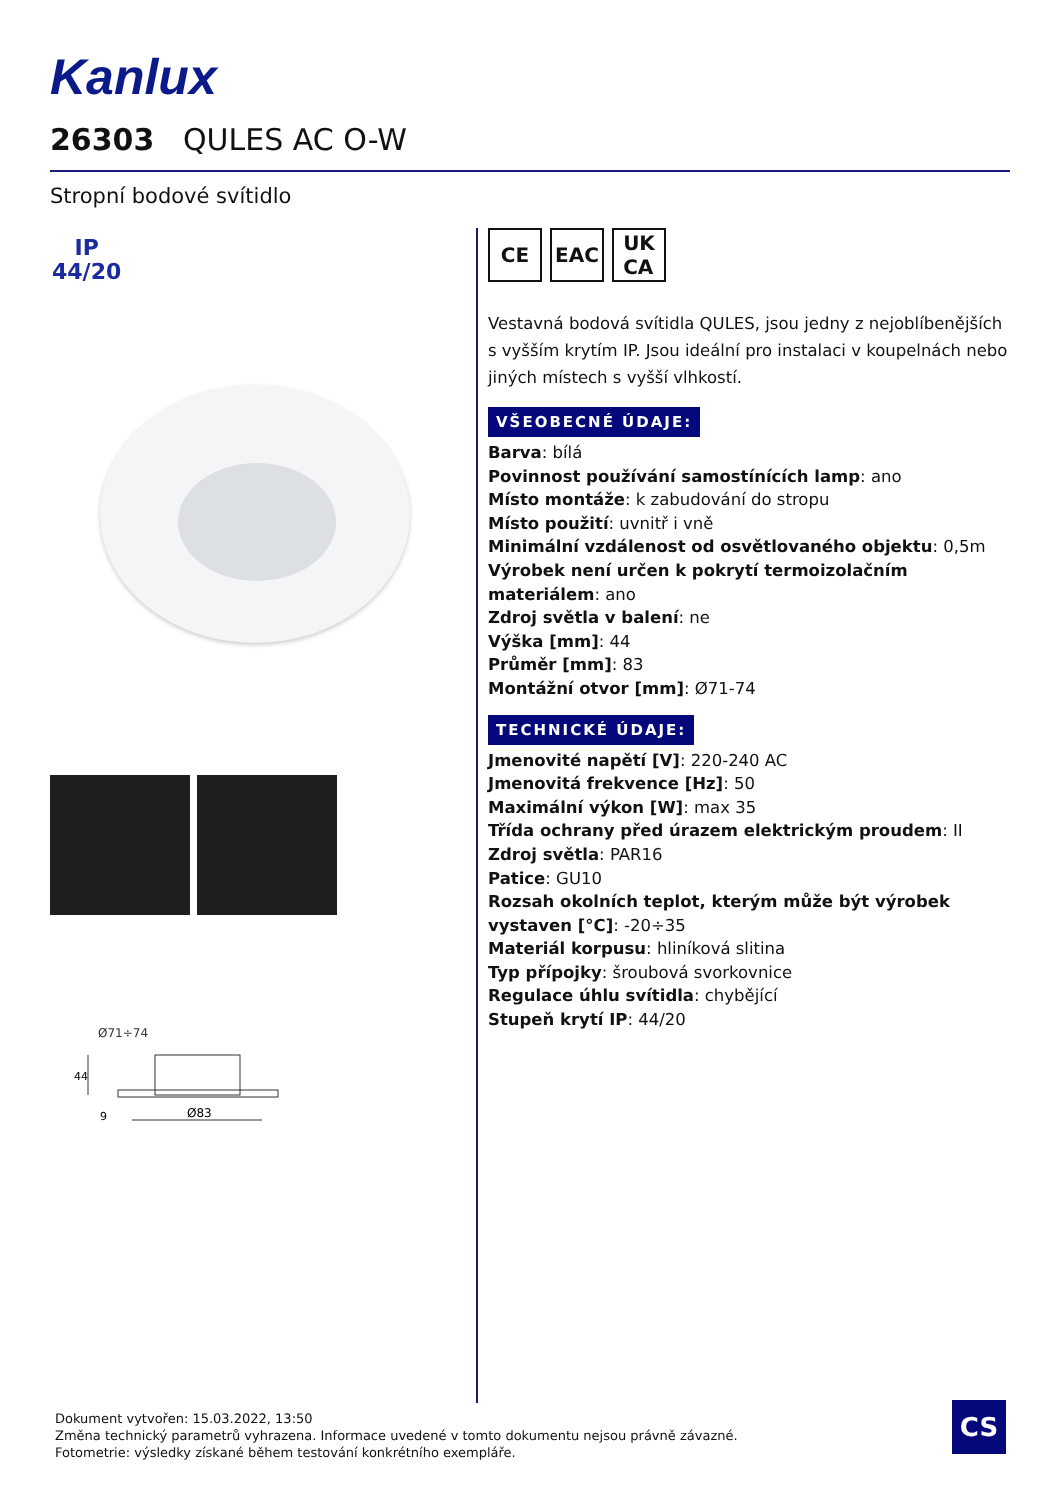Kanlux
26303 QULES AC O-W
Stropní bodové svítidlo
IP
44/20
Ø71÷74
44
9
Ø83
CE EAC UK
CA
Vestavná bodová svítidla QULES, jsou jedny z nejoblíbenějších s vyšším krytím IP. Jsou ideální pro instalaci v koupelnách nebo jiných místech s vyšší vlhkostí.
VŠEOBECNÉ ÚDAJE:
Barva: bílá
Povinnost používání samostínících lamp: ano
Místo montáže: k zabudování do stropu
Místo použití: uvnitř i vně
Minimální vzdálenost od osvětlovaného objektu: 0,5m
Výrobek není určen k pokrytí termoizolačním materiálem: ano
Zdroj světla v balení: ne
Výška [mm]: 44
Průměr [mm]: 83
Montážní otvor [mm]: Ø71-74
TECHNICKÉ ÚDAJE:
Jmenovité napětí [V]: 220-240 AC
Jmenovitá frekvence [Hz]: 50
Maximální výkon [W]: max 35
Třída ochrany před úrazem elektrickým proudem: II
Zdroj světla: PAR16
Patice: GU10
Rozsah okolních teplot, kterým může být výrobek vystaven [°C]: -20÷35
Materiál korpusu: hliníková slitina
Typ přípojky: šroubová svorkovnice
Regulace úhlu svítidla: chybějící
Stupeň krytí IP: 44/20
Dokument vytvořen: 15.03.2022, 13:50
Změna technický parametrů vyhrazena. Informace uvedené v tomto dokumentu nejsou právně závazné.
Fotometrie: výsledky získané během testování konkrétního exempláře.
CS